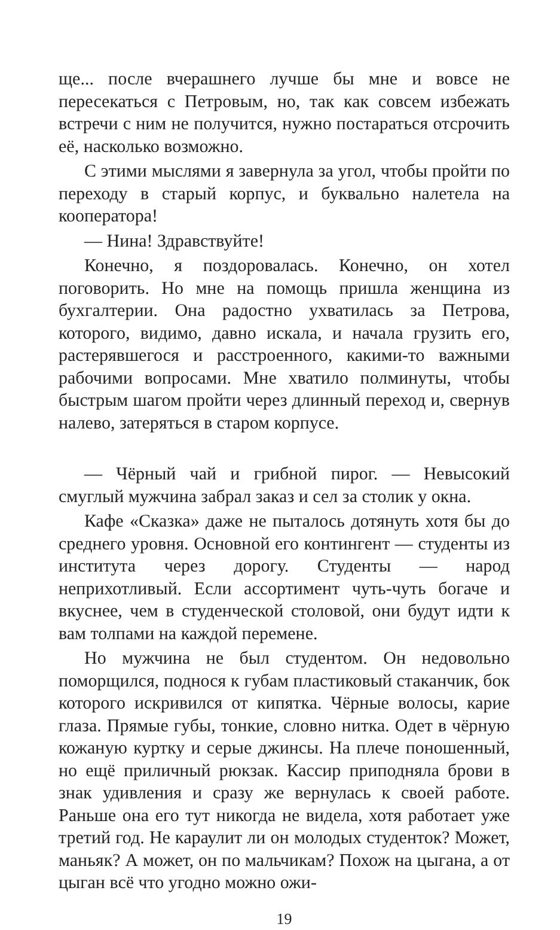ще... после вчерашнего лучше бы мне и вовсе не пересекаться с Петровым, но, так как совсем избежать встречи с ним не получится, нужно постараться отсрочить её, насколько возможно.
С этими мыслями я завернула за угол, чтобы пройти по переходу в старый корпус, и буквально налетела на кооператора!
— Нина! Здравствуйте!
Конечно, я поздоровалась. Конечно, он хотел поговорить. Но мне на помощь пришла женщина из бухгалтерии. Она радостно ухватилась за Петрова, которого, видимо, давно искала, и начала грузить его, растерявшегося и расстроенного, какими-то важными рабочими вопросами. Мне хватило полминуты, чтобы быстрым шагом пройти через длинный переход и, свернув налево, затеряться в старом корпусе.
— Чёрный чай и грибной пирог. — Невысокий смуглый мужчина забрал заказ и сел за столик у окна.
Кафе «Сказка» даже не пыталось дотянуть хотя бы до среднего уровня. Основной его контингент — студенты из института через дорогу. Студенты — народ неприхотливый. Если ассортимент чуть-чуть богаче и вкуснее, чем в студенческой столовой, они будут идти к вам толпами на каждой перемене.
Но мужчина не был студентом. Он недовольно поморщился, поднося к губам пластиковый стаканчик, бок которого искривился от кипятка. Чёрные волосы, карие глаза. Прямые губы, тонкие, словно нитка. Одет в чёрную кожаную куртку и серые джинсы. На плече поношенный, но ещё приличный рюкзак. Кассир приподняла брови в знак удивления и сразу же вернулась к своей работе. Раньше она его тут никогда не видела, хотя работает уже третий год. Не караулит ли он молодых студенток? Может, маньяк? А может, он по мальчикам? Похож на цыгана, а от цыган всё что угодно можно ожи-
19